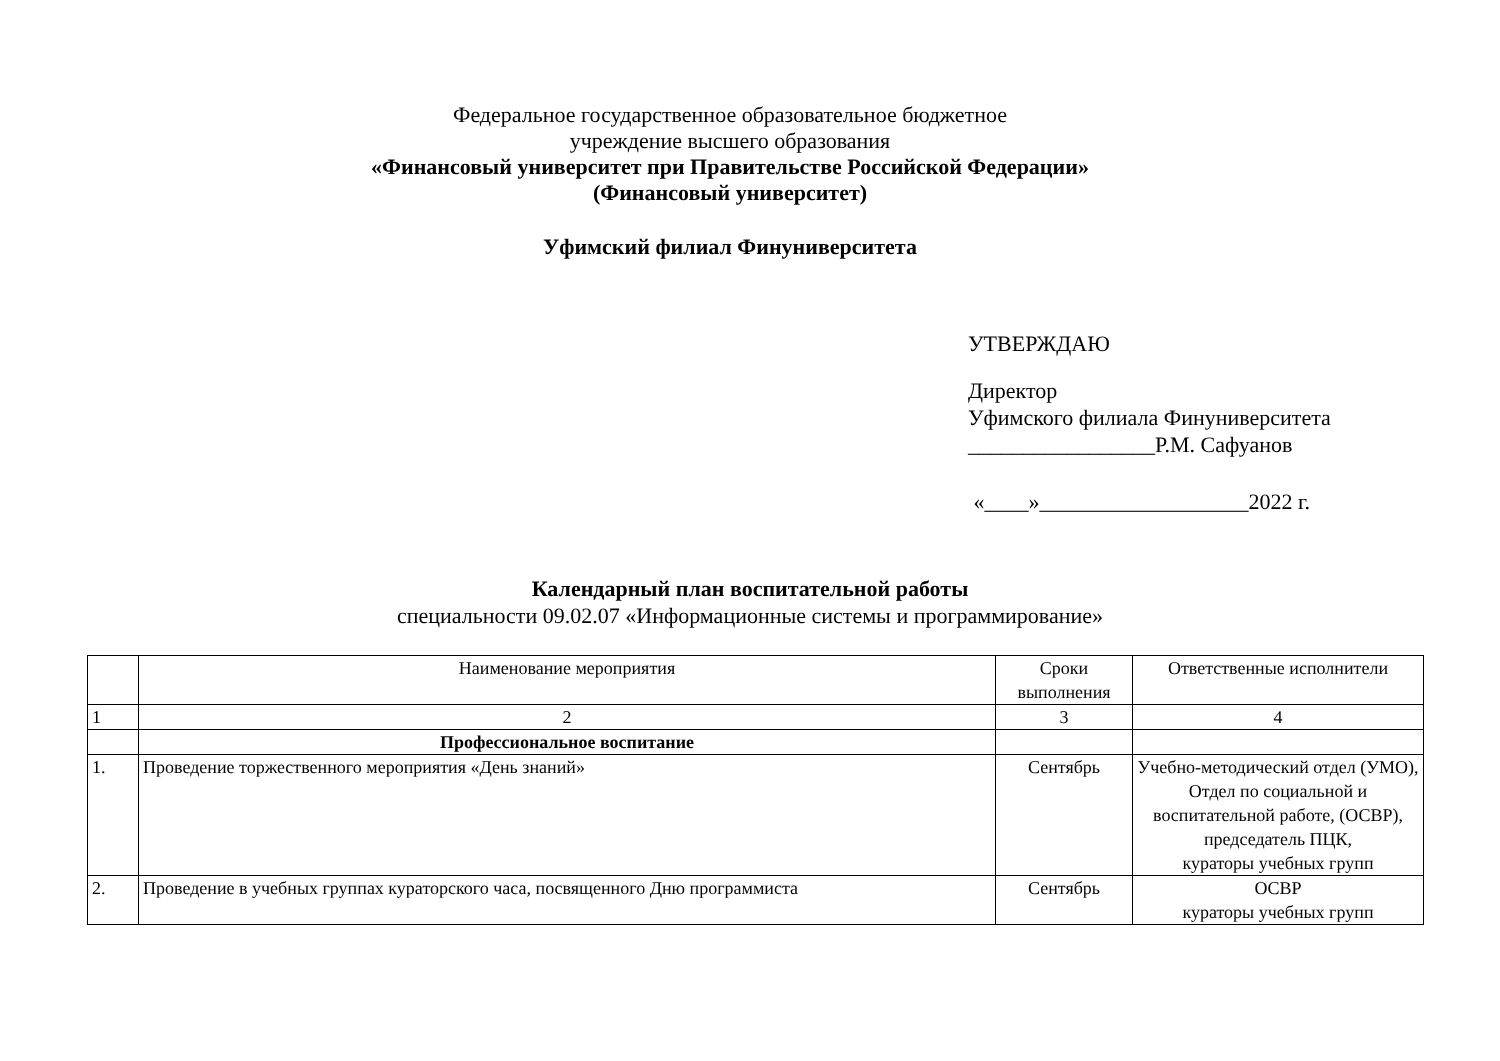Федеральное государственное образовательное бюджетное
учреждение высшего образования
«Финансовый университет при Правительстве Российской Федерации»
(Финансовый университет)
Уфимский филиал Финуниверситета
УТВЕРЖДАЮ
Директор
Уфимского филиала Финуниверситета
_________________Р.М. Сафуанов
«____»___________________2022 г.
Календарный план воспитательной работы
специальности 09.02.07 «Информационные системы и программирование»
| | Наименование мероприятия | Сроки выполнения | Ответственные исполнители |
| --- | --- | --- | --- |
| 1 | 2 | 3 | 4 |
| | Профессиональное воспитание | | |
| 1. | Проведение торжественного мероприятия «День знаний» | Сентябрь | Учебно-методический отдел (УМО), Отдел по социальной и воспитательной работе, (ОСВР), председатель ПЦК, кураторы учебных групп |
| 2. | Проведение в учебных группах кураторского часа, посвященного Дню программиста | Сентябрь | ОСВР кураторы учебных групп |